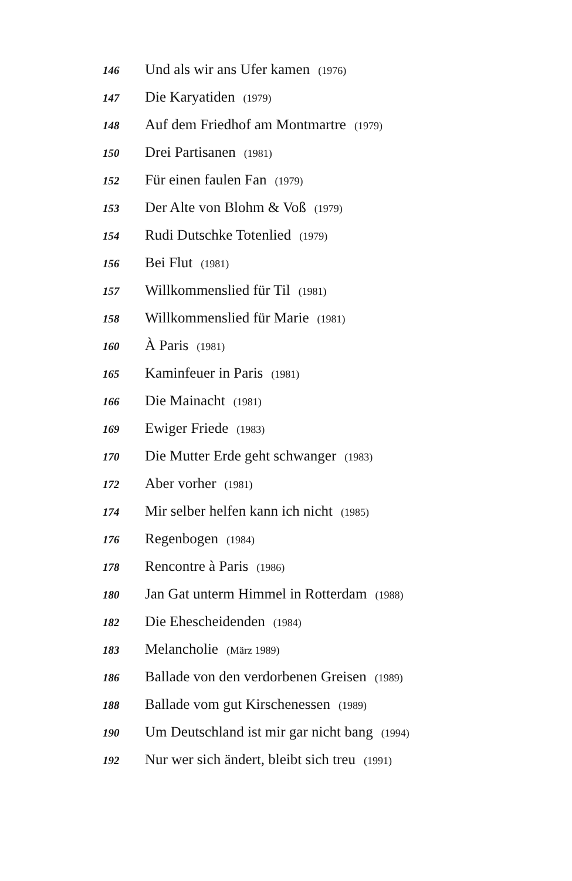146 Und als wir ans Ufer kamen (1976)
147 Die Karyatiden (1979)
148 Auf dem Friedhof am Montmartre (1979)
150 Drei Partisanen (1981)
152 Für einen faulen Fan (1979)
153 Der Alte von Blohm & Voß (1979)
154 Rudi Dutschke Totenlied (1979)
156 Bei Flut (1981)
157 Willkommenslied für Til (1981)
158 Willkommenslied für Marie (1981)
160 À Paris (1981)
165 Kaminfeuer in Paris (1981)
166 Die Mainacht (1981)
169 Ewiger Friede (1983)
170 Die Mutter Erde geht schwanger (1983)
172 Aber vorher (1981)
174 Mir selber helfen kann ich nicht (1985)
176 Regenbogen (1984)
178 Rencontre à Paris (1986)
180 Jan Gat unterm Himmel in Rotterdam (1988)
182 Die Ehescheidenden (1984)
183 Melancholie (März 1989)
186 Ballade von den verdorbenen Greisen (1989)
188 Ballade vom gut Kirschenessen (1989)
190 Um Deutschland ist mir gar nicht bang (1994)
192 Nur wer sich ändert, bleibt sich treu (1991)